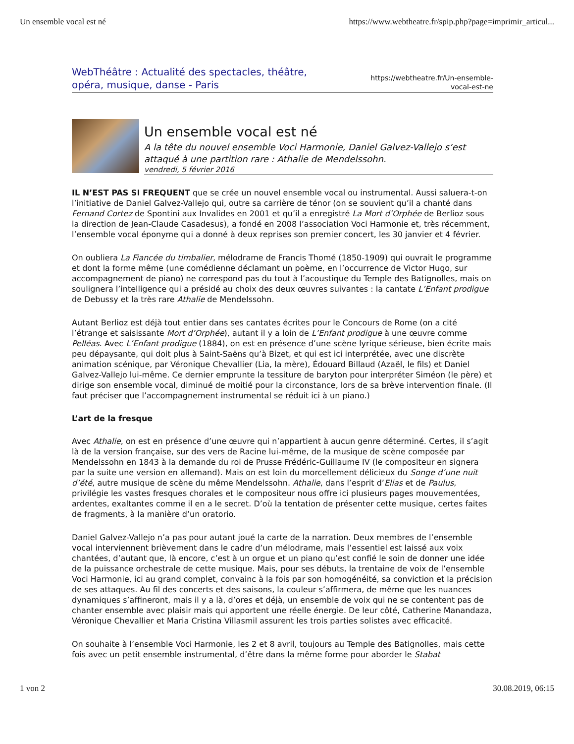Un ensemble vocal est né https://www.webtheatre.fr/spip.php?page=imprimir_articul...
WebThéâtre : Actualité des spectacles, théâtre, opéra, musique, danse - Paris
https://webtheatre.fr/Un-ensemble-
vocal-est-ne
Un ensemble vocal est né
A la tête du nouvel ensemble Voci Harmonie, Daniel Galvez-Vallejo s’est attaqué à une partition rare : Athalie de Mendelssohn.
vendredi, 5 février 2016
IL N’EST PAS SI FREQUENT que se crée un nouvel ensemble vocal ou instrumental. Aussi saluera-t-on l’initiative de Daniel Galvez-Vallejo qui, outre sa carrière de ténor (on se souvient qu’il a chanté dans Fernand Cortez de Spontini aux Invalides en 2001 et qu’il a enregistré La Mort d’Orphée de Berlioz sous la direction de Jean-Claude Casadesus), a fondé en 2008 l’association Voci Harmonie et, très récemment, l’ensemble vocal éponyme qui a donné à deux reprises son premier concert, les 30 janvier et 4 février.
On oubliera La Fiancée du timbalier, mélodrame de Francis Thomé (1850-1909) qui ouvrait le programme et dont la forme même (une comédienne déclamant un poème, en l’occurrence de Victor Hugo, sur accompagnement de piano) ne correspond pas du tout à l’acoustique du Temple des Batignolles, mais on soulignera l’intelligence qui a présidé au choix des deux œuvres suivantes : la cantate L’Enfant prodigue de Debussy et la très rare Athalie de Mendelssohn.
Autant Berlioz est déjà tout entier dans ses cantates écrites pour le Concours de Rome (on a cité l’étrange et saisissante Mort d’Orphée), autant il y a loin de L’Enfant prodigue à une œuvre comme Pelléas. Avec L’Enfant prodigue (1884), on est en présence d’une scène lyrique sérieuse, bien écrite mais peu dépaysante, qui doit plus à Saint-Saëns qu’à Bizet, et qui est ici interprétée, avec une discrète animation scénique, par Véronique Chevallier (Lia, la mère), Édouard Billaud (Azaël, le fils) et Daniel Galvez-Vallejo lui-même. Ce dernier emprunte la tessiture de baryton pour interpréter Siméon (le père) et dirige son ensemble vocal, diminué de moitié pour la circonstance, lors de sa brève intervention finale. (Il faut préciser que l’accompagnement instrumental se réduit ici à un piano.)
L’art de la fresque
Avec Athalie, on est en présence d’une œuvre qui n’appartient à aucun genre déterminé. Certes, il s’agit là de la version française, sur des vers de Racine lui-même, de la musique de scène composée par Mendelssohn en 1843 à la demande du roi de Prusse Frédéric-Guillaume IV (le compositeur en signera par la suite une version en allemand). Mais on est loin du morcellement délicieux du Songe d’une nuit d’été, autre musique de scène du même Mendelssohn. Athalie, dans l’esprit d’Elias et de Paulus, privilégie les vastes fresques chorales et le compositeur nous offre ici plusieurs pages mouvementées, ardentes, exaltantes comme il en a le secret. D’où la tentation de présenter cette musique, certes faites de fragments, à la manière d’un oratorio.
Daniel Galvez-Vallejo n’a pas pour autant joué la carte de la narration. Deux membres de l’ensemble vocal interviennent brièvement dans le cadre d’un mélodrame, mais l’essentiel est laissé aux voix chantées, d’autant que, là encore, c’est à un orgue et un piano qu’est confié le soin de donner une idée de la puissance orchestrale de cette musique. Mais, pour ses débuts, la trentaine de voix de l’ensemble Voci Harmonie, ici au grand complet, convainc à la fois par son homogénéité, sa conviction et la précision de ses attaques. Au fil des concerts et des saisons, la couleur s’affirmera, de même que les nuances dynamiques s’affineront, mais il y a là, d’ores et déjà, un ensemble de voix qui ne se contentent pas de chanter ensemble avec plaisir mais qui apportent une réelle énergie. De leur côté, Catherine Manandaza, Véronique Chevallier et Maria Cristina Villasmil assurent les trois parties solistes avec efficacité.
On souhaite à l’ensemble Voci Harmonie, les 2 et 8 avril, toujours au Temple des Batignolles, mais cette fois avec un petit ensemble instrumental, d’être dans la même forme pour aborder le Stabat
1 von 2 30.08.2019, 06:15